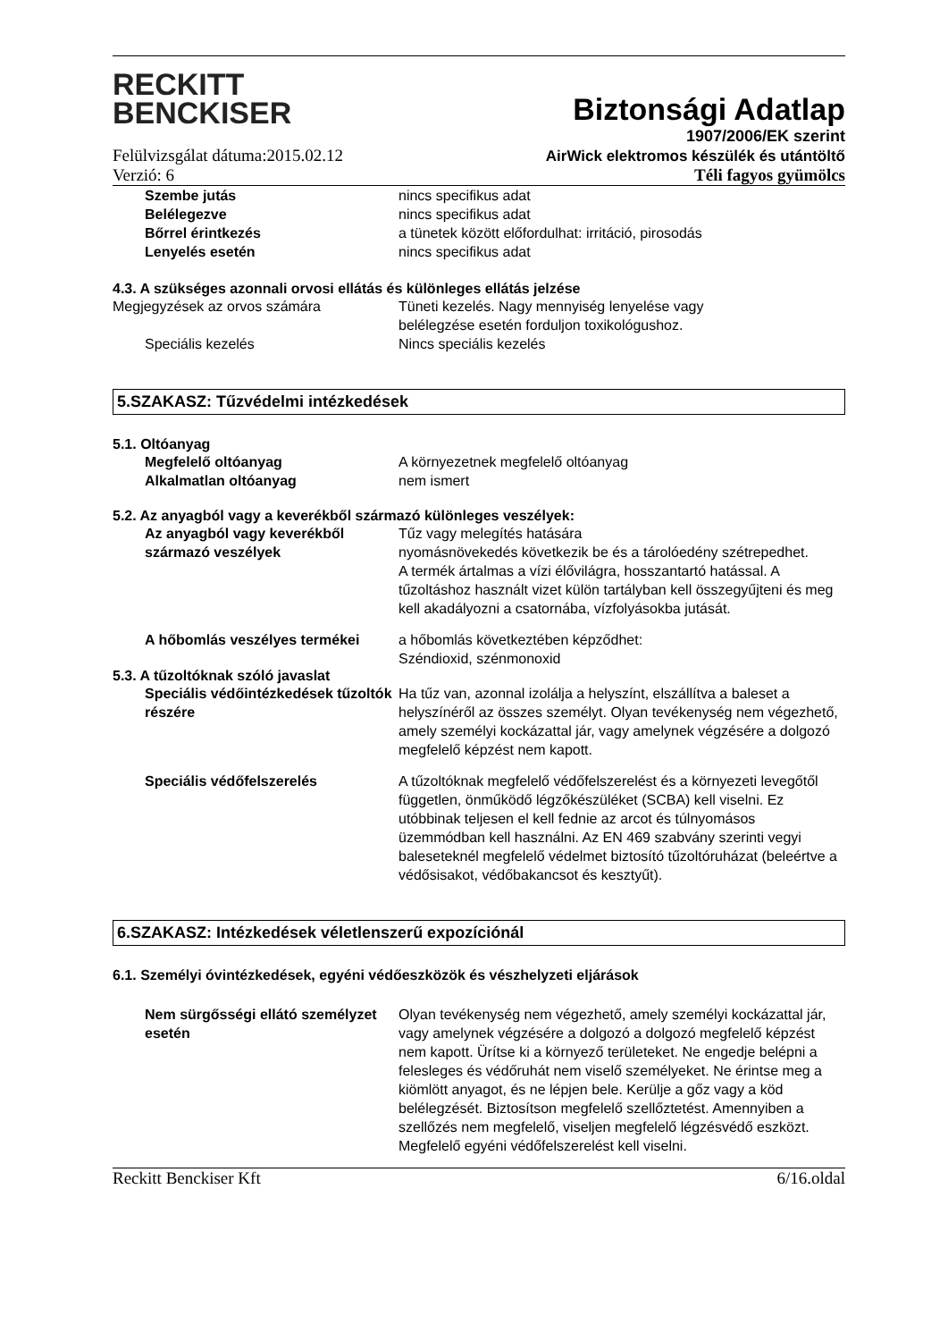RECKITT
BENCKISER
Biztonsági Adatlap
1907/2006/EK szerint
Felülvizsgálat dátuma:2015.02.12 AirWick elektromos készülék és utántöltő
Verzió: 6 Téli fagyos gyümölcs
Szembe jutás nincs specifikus adat
Belélegezve nincs specifikus adat
Bőrrel érintkezés a tünetek között előfordulhat: irritáció, pirosodás
Lenyelés esetén nincs specifikus adat
4.3. A szükséges azonnali orvosi ellátás és különleges ellátás jelzése
Megjegyzések az orvos számára Tüneti kezelés. Nagy mennyiség lenyelése vagy
belélegzése esetén forduljon toxikológushoz.
Speciális kezelés Nincs speciális kezelés
5.SZAKASZ: Tűzvédelmi intézkedések
5.1. Oltóanyag
Megfelelő oltóanyag A környezetnek megfelelő oltóanyag
Alkalmatlan oltóanyag nem ismert
5.2. Az anyagból vagy a keverékből származó különleges veszélyek:
Az anyagból vagy keverékből származó veszélyek
Tűz vagy melegítés hatására
nyomásnövekedés következik be és a tárolóedény szétrepedhet.
A termék ártalmas a vízi élővilágra, hosszantartó hatással. A tűzoltáshoz használt vizet külön tartályban kell összegyűjteni és meg kell akadályozni a csatornába, vízfolyásokba jutását.
A hőbomlás veszélyes termékei a hőbomlás következtében képződhet:
Széndioxid, szénmonoxid
5.3. A tűzoltóknak szóló javaslat
Speciális védőintézkedések tűzoltók részére
Ha tűz van, azonnal izolálja a helyszínt, elszállítva a baleset a helyszínéről az összes személyt. Olyan tevékenység nem végezhető, amely személyi kockázattal jár, vagy amelynek végzésére a dolgozó megfelelő képzést nem kapott.
Speciális védőfelszerelés A tűzoltóknak megfelelő védőfelszerelést és a környezeti levegőtől független, önműködő légzőkészüléket (SCBA) kell viselni. Ez utóbbinak teljesen el kell fednie az arcot és túlnyomásos üzemmódban kell használni. Az EN 469 szabvány szerinti vegyi baleseteknél megfelelő védelmet biztosító tűzoltóruházat (beleértve a védősisakot, védőbakancsot és kesztyűt).
6.SZAKASZ: Intézkedések véletlenszerű expozíciónál
6.1. Személyi óvintézkedések, egyéni védőeszközök és vészhelyzeti eljárások
Nem sürgősségi ellátó személyzet esetén
Olyan tevékenység nem végezhető, amely személyi kockázattal jár, vagy amelynek végzésére a dolgozó a dolgozó megfelelő képzést nem kapott. Ürítse ki a környező területeket. Ne engedje belépni a felesleges és védőruhát nem viselő személyeket. Ne érintse meg a kiömlött anyagot, és ne lépjen bele. Kerülje a gőz vagy a köd belélegzését. Biztosítson megfelelő szellőztetést. Amennyiben a szellőzés nem megfelelő, viseljen megfelelő légzésvédő eszközt. Megfelelő egyéni védőfelszerelést kell viselni.
Reckitt Benckiser Kft 6/16.oldal